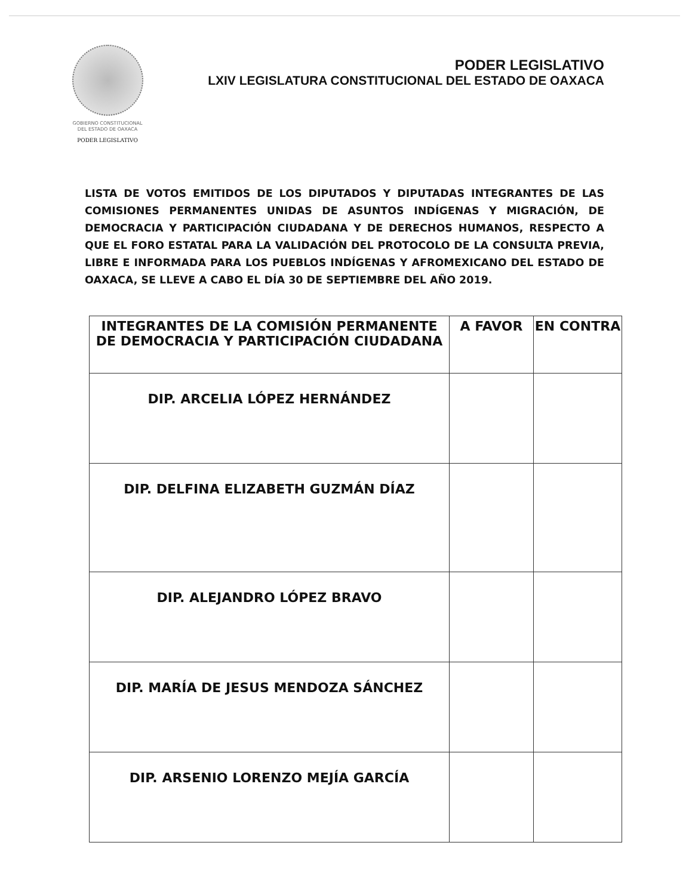GOBIERNO CONSTITUCIONAL
DEL ESTADO DE OAXACA
PODER LEGISLATIVO
PODER LEGISLATIVO
LXIV LEGISLATURA CONSTITUCIONAL DEL ESTADO DE OAXACA
LISTA DE VOTOS EMITIDOS DE LOS DIPUTADOS Y DIPUTADAS INTEGRANTES DE LAS COMISIONES PERMANENTES UNIDAS DE ASUNTOS INDÍGENAS Y MIGRACIÓN, DE DEMOCRACIA Y PARTICIPACIÓN CIUDADANA Y DE DERECHOS HUMANOS, RESPECTO A QUE EL FORO ESTATAL PARA LA VALIDACIÓN DEL PROTOCOLO DE LA CONSULTA PREVIA, LIBRE E INFORMADA PARA LOS PUEBLOS INDÍGENAS Y AFROMEXICANO DEL ESTADO DE OAXACA, SE LLEVE A CABO EL DÍA 30 DE SEPTIEMBRE DEL AÑO 2019.
| INTEGRANTES DE LA COMISIÓN PERMANENTE DE DEMOCRACIA Y PARTICIPACIÓN CIUDADANA | A FAVOR | EN CONTRA |
| --- | --- | --- |
| DIP. ARCELIA LÓPEZ HERNÁNDEZ | | |
| DIP. DELFINA ELIZABETH GUZMÁN DÍAZ | | |
| DIP. ALEJANDRO LÓPEZ BRAVO | | |
| DIP. MARÍA DE JESUS MENDOZA SÁNCHEZ | | |
| DIP. ARSENIO LORENZO MEJÍA GARCÍA | | |